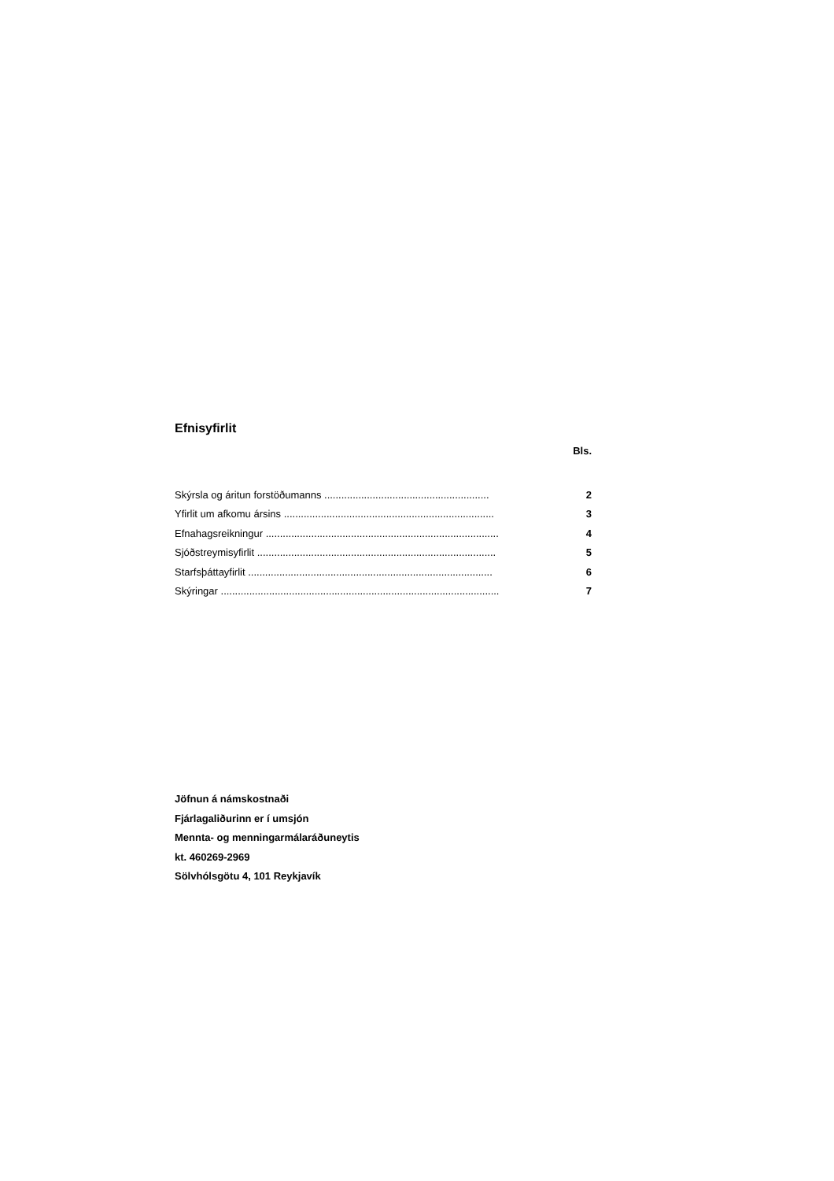Efnisyfirlit
Bls.
Skýrsla og áritun forstöðumanns .......................................................... 2
Yfirlit um afkomu ársins .......................................................................... 3
Efnahagsreikningur .................................................................................. 4
Sjóðstreymisyfirlit .................................................................................... 5
Starfsþáttayfirlit ...................................................................................... 6
Skýringar .................................................................................................. 7
Jöfnun á námskostnaði
Fjárlagaliðurinn er í umsjón
Mennta- og menningarmálaráðuneytis
kt. 460269-2969
Sölvhólsgötu 4, 101 Reykjavík